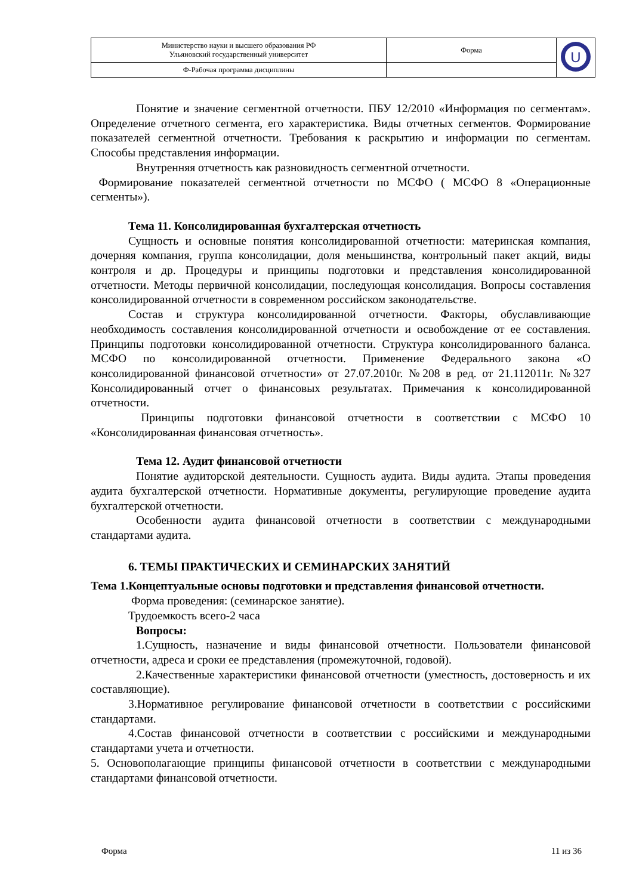| Министерство науки и высшего образования РФ Ульяновский государственный университет | Форма | U |
| Ф-Рабочая программа дисциплины | | |
Понятие и значение сегментной отчетности. ПБУ 12/2010 «Информация по сегментам». Определение отчетного сегмента, его характеристика. Виды отчетных сегментов. Формирование показателей сегментной отчетности. Требования к раскрытию и информации по сегментам. Способы представления информации.
Внутренняя отчетность как разновидность сегментной отчетности.
Формирование показателей сегментной отчетности по МСФО ( МСФО 8 «Операционные сегменты»).
Тема 11. Консолидированная бухгалтерская отчетность
Сущность и основные понятия консолидированной отчетности: материнская компания, дочерняя компания, группа консолидации, доля меньшинства, контрольный пакет акций, виды контроля и др. Процедуры и принципы подготовки и представления консолидированной отчетности. Методы первичной консолидации, последующая консолидация. Вопросы составления консолидированной отчетности в современном российском законодательстве.
Состав и структура консолидированной отчетности. Факторы, обуславливающие необходимость составления консолидированной отчетности и освобождение от ее составления. Принципы подготовки консолидированной отчетности. Структура консолидированного баланса. МСФО по консолидированной отчетности. Применение Федерального закона «О консолидированной финансовой отчетности» от 27.07.2010г. №208 в ред. от 21.112011г. №327 Консолидированный отчет о финансовых результатах. Примечания к консолидированной отчетности.
Принципы подготовки финансовой отчетности в соответствии с МСФО 10 «Консолидированная финансовая отчетность».
Тема 12. Аудит финансовой отчетности
Понятие аудиторской деятельности. Сущность аудита. Виды аудита. Этапы проведения аудита бухгалтерской отчетности. Нормативные документы, регулирующие проведение аудита бухгалтерской отчетности.
Особенности аудита финансовой отчетности в соответствии с международными стандартами аудита.
6. ТЕМЫ ПРАКТИЧЕСКИХ И СЕМИНАРСКИХ ЗАНЯТИЙ
Тема 1.Концептуальные основы подготовки и представления финансовой отчетности.
Форма проведения: (семинарское занятие).
Трудоемкость всего-2 часа
Вопросы:
1.Сущность, назначение и виды финансовой отчетности. Пользователи финансовой отчетности, адреса и сроки ее представления (промежуточной, годовой).
2.Качественные характеристики финансовой отчетности (уместность, достоверность и их составляющие).
3.Нормативное регулирование финансовой отчетности в соответствии с российскими стандартами.
4.Состав финансовой отчетности в соответствии с российскими и международными стандартами учета и отчетности.
5. Основополагающие принципы финансовой отчетности в соответствии с международными стандартами финансовой отчетности.
Форма 11 из 36